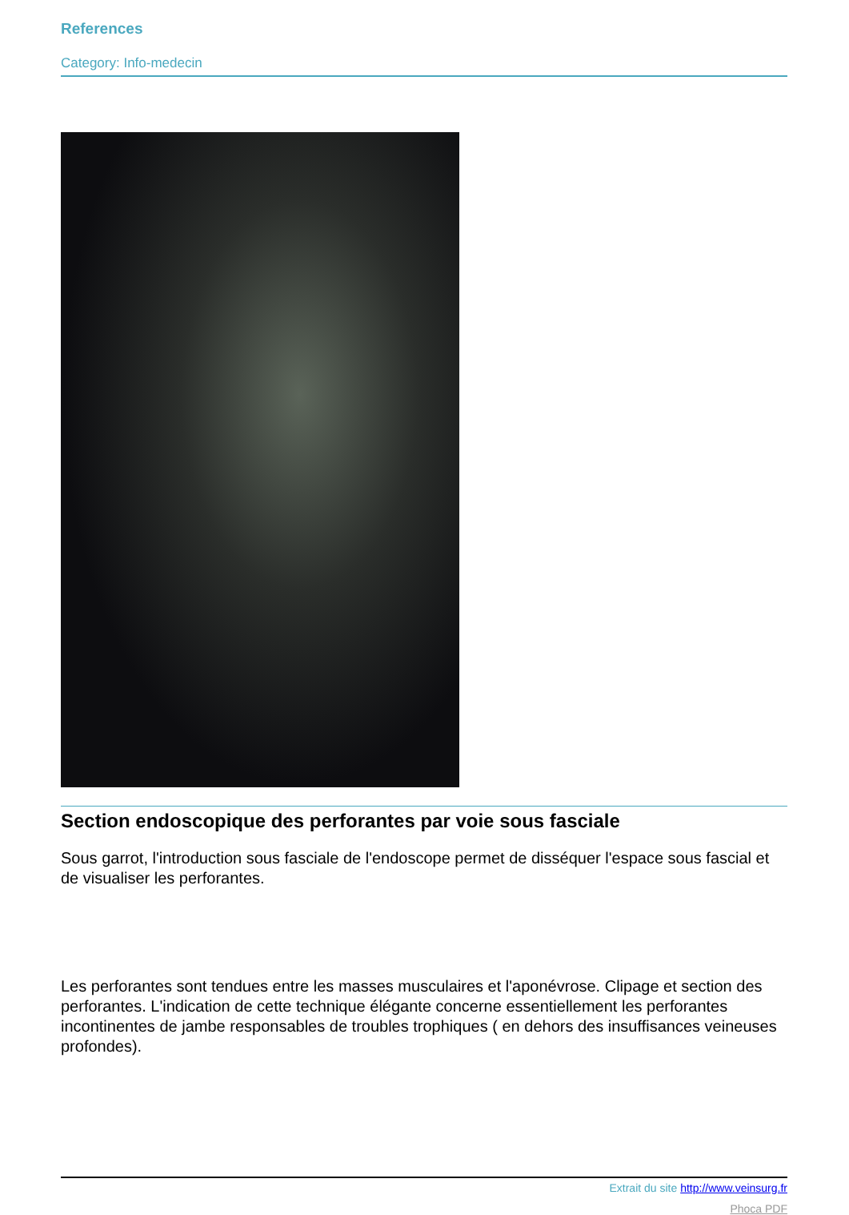References
Category: Info-medecin
Section endoscopique des perforantes par voie sous fasciale
Sous garrot, l'introduction sous fasciale de l'endoscope permet de disséquer l'espace sous fascial et de visualiser les perforantes.
Les perforantes sont tendues entre les masses musculaires et l'aponévrose. Clipage et section des perforantes. L'indication de cette technique élégante concerne essentiellement les perforantes incontinentes de jambe responsables de troubles trophiques ( en dehors des insuffisances veineuses profondes).
Extrait du site http://www.veinsurg.fr
Phoca PDF